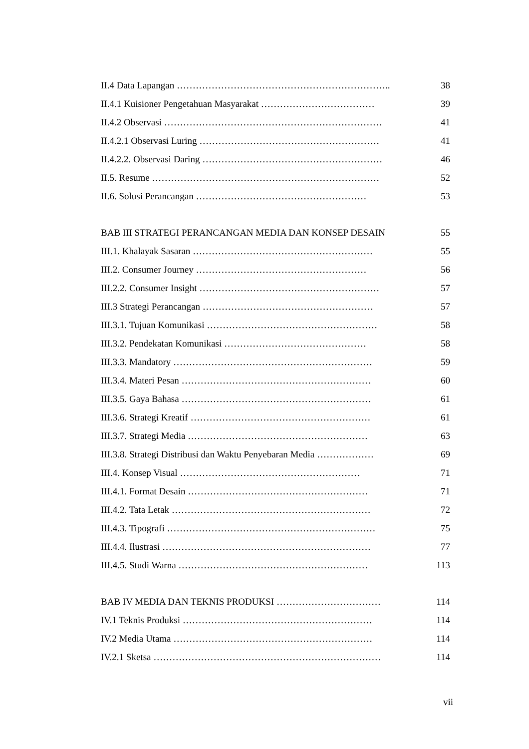II.4 Data Lapangan ………………………………………………………….. 38
II.4.1 Kuisioner Pengetahuan Masyarakat ……………………………… 39
II.4.2 Observasi …………………………………………………………… 41
II.4.2.1 Observasi Luring ………………………………………………… 41
II.4.2.2. Observasi Daring ………………………………………………… 46
II.5. Resume ……………………………………………………………… 52
II.6. Solusi Perancangan ……………………………………………… 53
BAB III STRATEGI PERANCANGAN MEDIA DAN KONSEP DESAIN 55
III.1. Khalayak Sasaran ………………………………………………… 55
III.2. Consumer Journey ……………………………………………… 56
III.2.2. Consumer Insight ………………………………………………… 57
III.3 Strategi Perancangan ……………………………………………… 57
III.3.1. Tujuan Komunikasi ……………………………………………… 58
III.3.2. Pendekatan Komunikasi ……………………………………… 58
III.3.3. Mandatory ……………………………………………………… 59
III.3.4. Materi Pesan …………………………………………………… 60
III.3.5. Gaya Bahasa …………………………………………………… 61
III.3.6. Strategi Kreatif ………………………………………………… 61
III.3.7. Strategi Media ………………………………………………… 63
III.3.8. Strategi Distribusi dan Waktu Penyebaran Media ……………… 69
III.4. Konsep Visual ………………………………………………… 71
III.4.1. Format Desain ………………………………………………… 71
III.4.2. Tata Letak ……………………………………………………… 72
III.4.3. Tipografi ………………………………………………………… 75
III.4.4. Ilustrasi ………………………………………………………… 77
III.4.5. Studi Warna …………………………………………………… 113
BAB IV MEDIA DAN TEKNIS PRODUKSI …………………………… 114
IV.1 Teknis Produksi …………………………………………………… 114
IV.2 Media Utama ……………………………………………………… 114
IV.2.1 Sketsa ……………………………………………………………… 114
vii